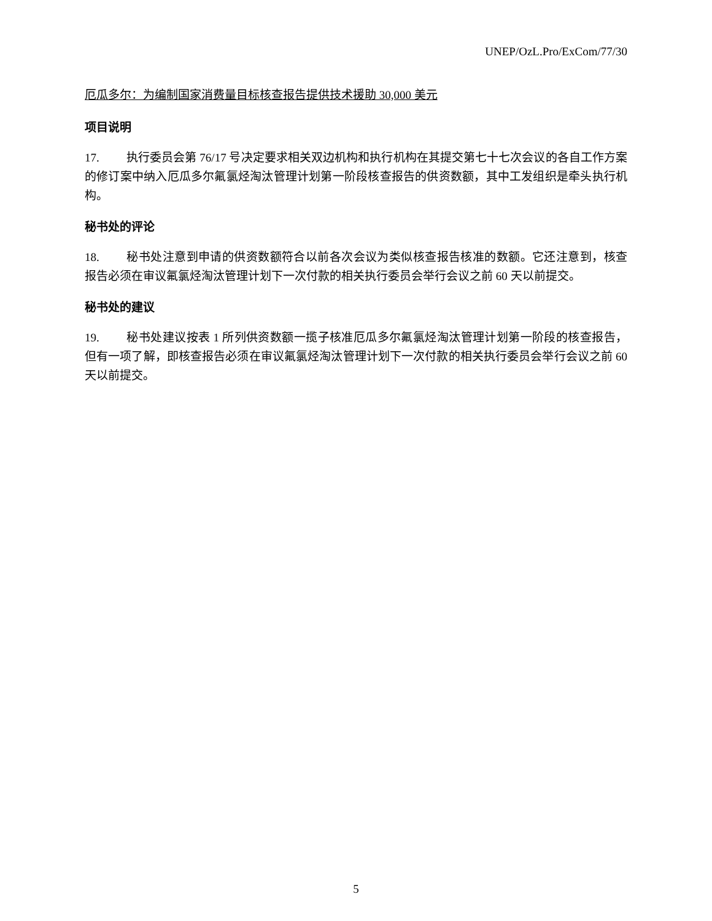UNEP/OzL.Pro/ExCom/77/30
厄瓜多尔：为编制国家消费量目标核查报告提供技术援助 30,000 美元
项目说明
17. 执行委员会第 76/17 号决定要求相关双边机构和执行机构在其提交第七十七次会议的各自工作方案的修订案中纳入厄瓜多尔氟氯烃淘汰管理计划第一阶段核查报告的供资数额，其中工发组织是牵头执行机构。
秘书处的评论
18. 秘书处注意到申请的供资数额符合以前各次会议为类似核查报告核准的数额。它还注意到，核查报告必须在审议氟氯烃淘汰管理计划下一次付款的相关执行委员会举行会议之前 60 天以前提交。
秘书处的建议
19. 秘书处建议按表 1 所列供资数额一揽子核准厄瓜多尔氟氯烃淘汰管理计划第一阶段的核查报告，但有一项了解，即核查报告必须在审议氟氯烃淘汰管理计划下一次付款的相关执行委员会举行会议之前 60 天以前提交。
5